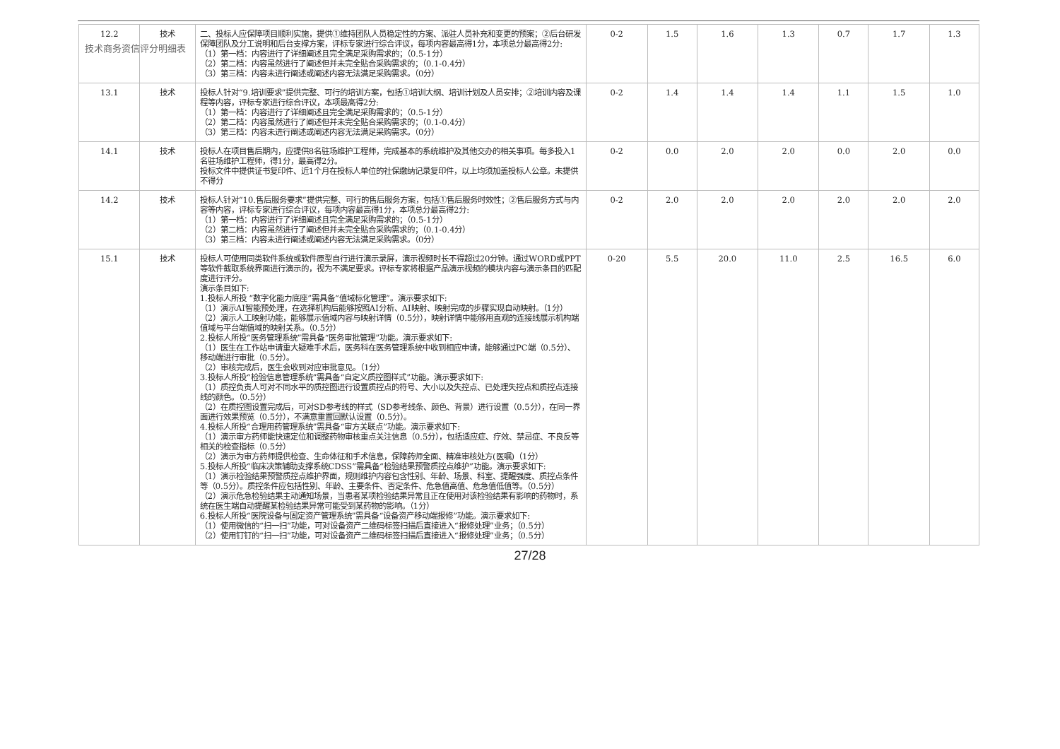技术商务资信评分明细表
| 12.2 | 技术 | 二、投标人应保障项目顺利实施，提供①维持团队人员稳定性的方案、派驻人员补充和变更的预案；②后台研发保障团队及分工说明和后台支撑方案，评标专家进行综合评议，每项内容最高得1分，本项总分最高得2分: （1）第一档：内容进行了详细阐述且完全满足采购需求的；（0.5-1分） （2）第二档：内容虽然进行了阐述但并未完全贴合采购需求的；（0.1-0.4分） （3）第三档：内容未进行阐述或阐述内容无法满足采购需求。（0分） | 0-2 | 1.5 | 1.6 | 1.3 | 0.7 | 1.7 | 1.3 |
| 13.1 | 技术 | 投标人针对“9.培训要求”提供完整、可行的培训方案，包括①培训大纲、培训计划及人员安排；②培训内容及课程等内容，评标专家进行综合评议，本项最高得2分: （1）第一档：内容进行了详细阐述且完全满足采购需求的；（0.5-1分） （2）第二档：内容虽然进行了阐述但并未完全贴合采购需求的；（0.1-0.4分） （3）第三档：内容未进行阐述或阐述内容无法满足采购需求。（0分） | 0-2 | 1.4 | 1.4 | 1.4 | 1.1 | 1.5 | 1.0 |
| 14.1 | 技术 | 投标人在项目售后期内，应提供8名驻场维护工程师，完成基本的系统维护及其他交办的相关事项。每多投入1名驻场维护工程师，得1分，最高得2分。 投标文件中提供证书复印件、近1个月在投标人单位的社保缴纳记录复印件，以上均须加盖投标人公章。未提供不得分 | 0-2 | 0.0 | 2.0 | 2.0 | 0.0 | 2.0 | 0.0 |
| 14.2 | 技术 | 投标人针对“10.售后服务要求”提供完整、可行的售后服务方案，包括①售后服务时效性；②售后服务方式与内容等内容，评标专家进行综合评议，每项内容最高得1分，本项总分最高得2分: （1）第一档：内容进行了详细阐述且完全满足采购需求的；（0.5-1分） （2）第二档：内容虽然进行了阐述但并未完全贴合采购需求的；（0.1-0.4分） （3）第三档：内容未进行阐述或阐述内容无法满足采购需求。（0分） | 0-2 | 2.0 | 2.0 | 2.0 | 2.0 | 2.0 | 2.0 |
| 15.1 | 技术 | 投标人可使用同类软件系统或软件原型自行进行演示录屏，演示视频时长不得超过20分钟。通过WORD或PPT等软件截取系统界面进行演示的，视为不满足要求。评标专家将根据产品演示视频的模块内容与演示条目的匹配度进行评分。 演示条目如下: 1.投标人所投 “数字化能力底座”需具备“值域标化管理”。演示要求如下: （1）演示AI智能预处理，在选择机构后能够按照AI分析、AI映射、映射完成的步骤实现自动映射。（1分） （2）演示人工映射功能，能够展示值域内容与映射详情（0.5分），映射详情中能够用直观的连接线展示机构端值域与平台端值域的映射关系。（0.5分） 2.投标人所投“医务管理系统”需具备“医务审批管理”功能。演示要求如下: （1）医生在工作站申请重大疑难手术后，医务科在医务管理系统中收到相应申请，能够通过PC端（0.5分）、移动端进行审批（0.5分）。 （2）审核完成后，医生会收到对应审批意见。（1分） 3.投标人所投“检验信息管理系统”需具备“自定义质控图样式”功能。演示要求如下: （1）质控负责人可对不同水平的质控图进行设置质控点的符号、大小以及失控点、已处理失控点和质控点连接线的颜色。（0.5分） （2）在质控图设置完成后，可对SD参考线的样式（SD参考线条、颜色、背景）进行设置（0.5分），在同一界面进行效果预览（0.5分），不满意重置回默认设置（0.5分）。 4.投标人所投“合理用药管理系统”需具备“审方关联点”功能。演示要求如下: （1）演示审方药师能快速定位和调整药物审核重点关注信息（0.5分），包括适应症、疗效、禁忌症、不良反等相关的检查指标（0.5分） （2）演示为审方药师提供检查、生命体征和手术信息，保障药师全面、精准审核处方(医嘱)（1分） 5.投标人所投“临床决策辅助支撑系统CDSS”需具备“检验结果预警质控点维护”功能。演示要求如下: （1）演示检验结果预警质控点维护界面，规则维护内容包含性别、年龄、场景、科室、提醒强度、质控点条件等（0.5分）。质控条件应包括性别、年龄、主要条件、否定条件、危急值高值、危急值低值等。（0.5分） （2）演示危急检验结果主动通知场景，当患者某项检验结果异常且正在使用对该检验结果有影响的药物时，系统在医生端自动提醒某检验结果异常可能受到某药物的影响。（1分） 6.投标人所投“医院设备与固定资产管理系统”需具备“设备资产移动端报修”功能。演示要求如下: （1）使用微信的“扫一扫”功能，可对设备资产二维码标签扫描后直接进入“报修处理”业务；（0.5分） （2）使用钉钉的“扫一扫”功能，可对设备资产二维码标签扫描后直接进入“报修处理”业务；（0.5分） | 0-20 | 5.5 | 20.0 | 11.0 | 2.5 | 16.5 | 6.0 |
27/28